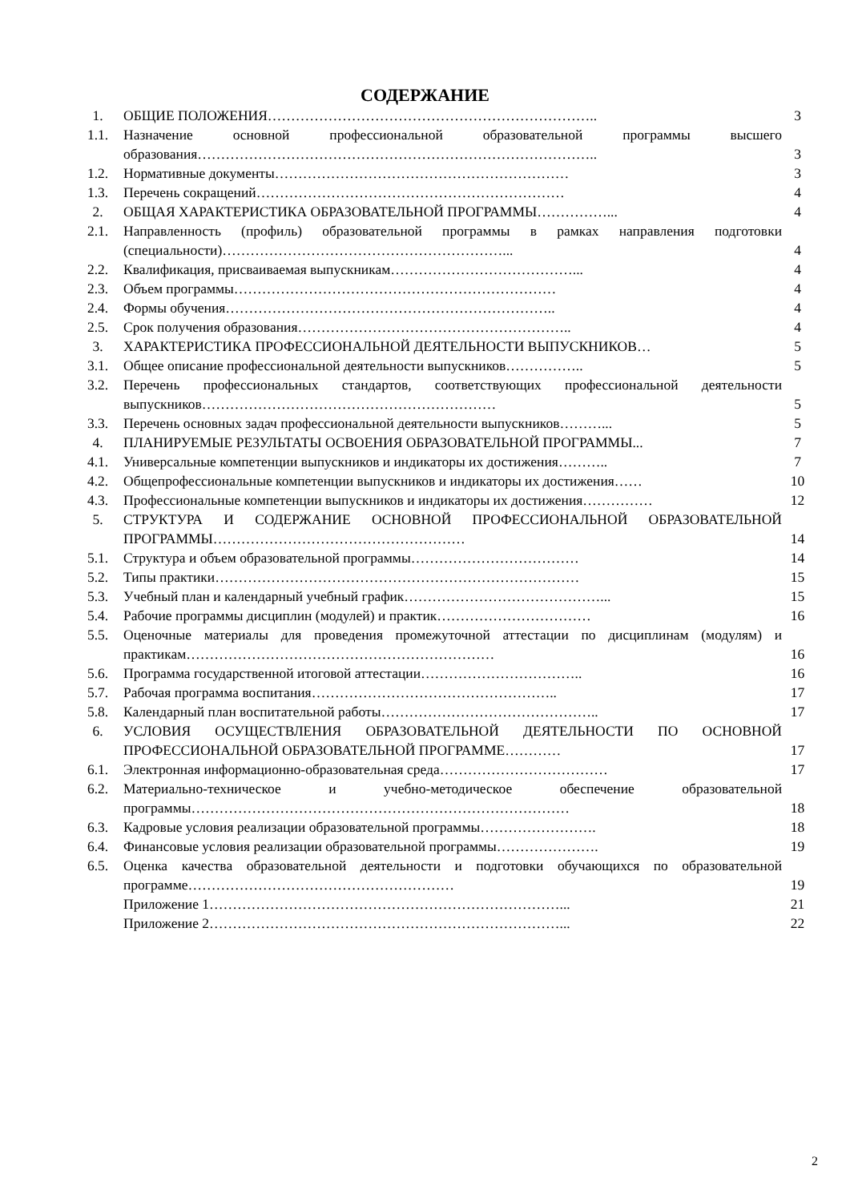СОДЕРЖАНИЕ
| 1. | ОБЩИЕ ПОЛОЖЕНИЯ…………………………………………………………….. | 3 |
| 1.1. | Назначение основной профессиональной образовательной программы высшего образования………………………………………………………………………….. | 3 |
| 1.2. | Нормативные документы……………………………………………………… | 3 |
| 1.3. | Перечень сокращений………………………………………………………… | 4 |
| 2. | ОБЩАЯ ХАРАКТЕРИСТИКА ОБРАЗОВАТЕЛЬНОЙ ПРОГРАММЫ……………... | 4 |
| 2.1. | Направленность (профиль) образовательной программы в рамках направления подготовки (специальности)……………………………………………………... | 4 |
| 2.2. | Квалификация, присваиваемая выпускникам…………………………………... | 4 |
| 2.3. | Объем программы…………………………………………………………… | 4 |
| 2.4. | Формы обучения…………………………………………………………….. | 4 |
| 2.5. | Срок получения образования………………………………………………….. | 4 |
| 3. | ХАРАКТЕРИСТИКА ПРОФЕССИОНАЛЬНОЙ ДЕЯТЕЛЬНОСТИ ВЫПУСКНИКОВ… | 5 |
| 3.1. | Общее описание профессиональной деятельности выпускников…………….. | 5 |
| 3.2. | Перечень профессиональных стандартов, соответствующих профессиональной деятельности выпускников……………………………………………………… | 5 |
| 3.3. | Перечень основных задач профессиональной деятельности выпускников………... | 5 |
| 4. | ПЛАНИРУЕМЫЕ РЕЗУЛЬТАТЫ ОСВОЕНИЯ ОБРАЗОВАТЕЛЬНОЙ ПРОГРАММЫ... | 7 |
| 4.1. | Универсальные компетенции выпускников и индикаторы их достижения……….. | 7 |
| 4.2. | Общепрофессиональные компетенции выпускников и индикаторы их достижения…… | 10 |
| 4.3. | Профессиональные компетенции выпускников и индикаторы их достижения…………… | 12 |
| 5. | СТРУКТУРА И СОДЕРЖАНИЕ ОСНОВНОЙ ПРОФЕССИОНАЛЬНОЙ ОБРАЗОВАТЕЛЬНОЙ ПРОГРАММЫ……………………………………………… | 14 |
| 5.1. | Структура и объем образовательной программы……………………………… | 14 |
| 5.2. | Типы практики…………………………………………………………………… | 15 |
| 5.3. | Учебный план и календарный учебный график……………………………………... | 15 |
| 5.4. | Рабочие программы дисциплин (модулей) и практик…………………………… | 16 |
| 5.5. | Оценочные материалы для проведения промежуточной аттестации по дисциплинам (модулям) и практикам………………………………………………………… | 16 |
| 5.6. | Программа государственной итоговой аттестации…………………………….. | 16 |
| 5.7. | Рабочая программа воспитания…………………………………………….. | 17 |
| 5.8. | Календарный план воспитательной работы……………………………………….. | 17 |
| 6. | УСЛОВИЯ ОСУЩЕСТВЛЕНИЯ ОБРАЗОВАТЕЛЬНОЙ ДЕЯТЕЛЬНОСТИ ПО ОСНОВНОЙ ПРОФЕССИОНАЛЬНОЙ ОБРАЗОВАТЕЛЬНОЙ ПРОГРАММЕ………… | 17 |
| 6.1. | Электронная информационно-образовательная среда……………………………… | 17 |
| 6.2. | Материально-техническое и учебно-методическое обеспечение образовательной программы……………………………………………………………………… | 18 |
| 6.3. | Кадровые условия реализации образовательной программы……………………. | 18 |
| 6.4. | Финансовые условия реализации образовательной программы…………………. | 19 |
| 6.5. | Оценка качества образовательной деятельности и подготовки обучающихся по образовательной программе………………………………………………… | 19 |
| | Приложение 1…………………………………………………………………... | 21 |
| | Приложение 2…………………………………………………………………... | 22 |
2